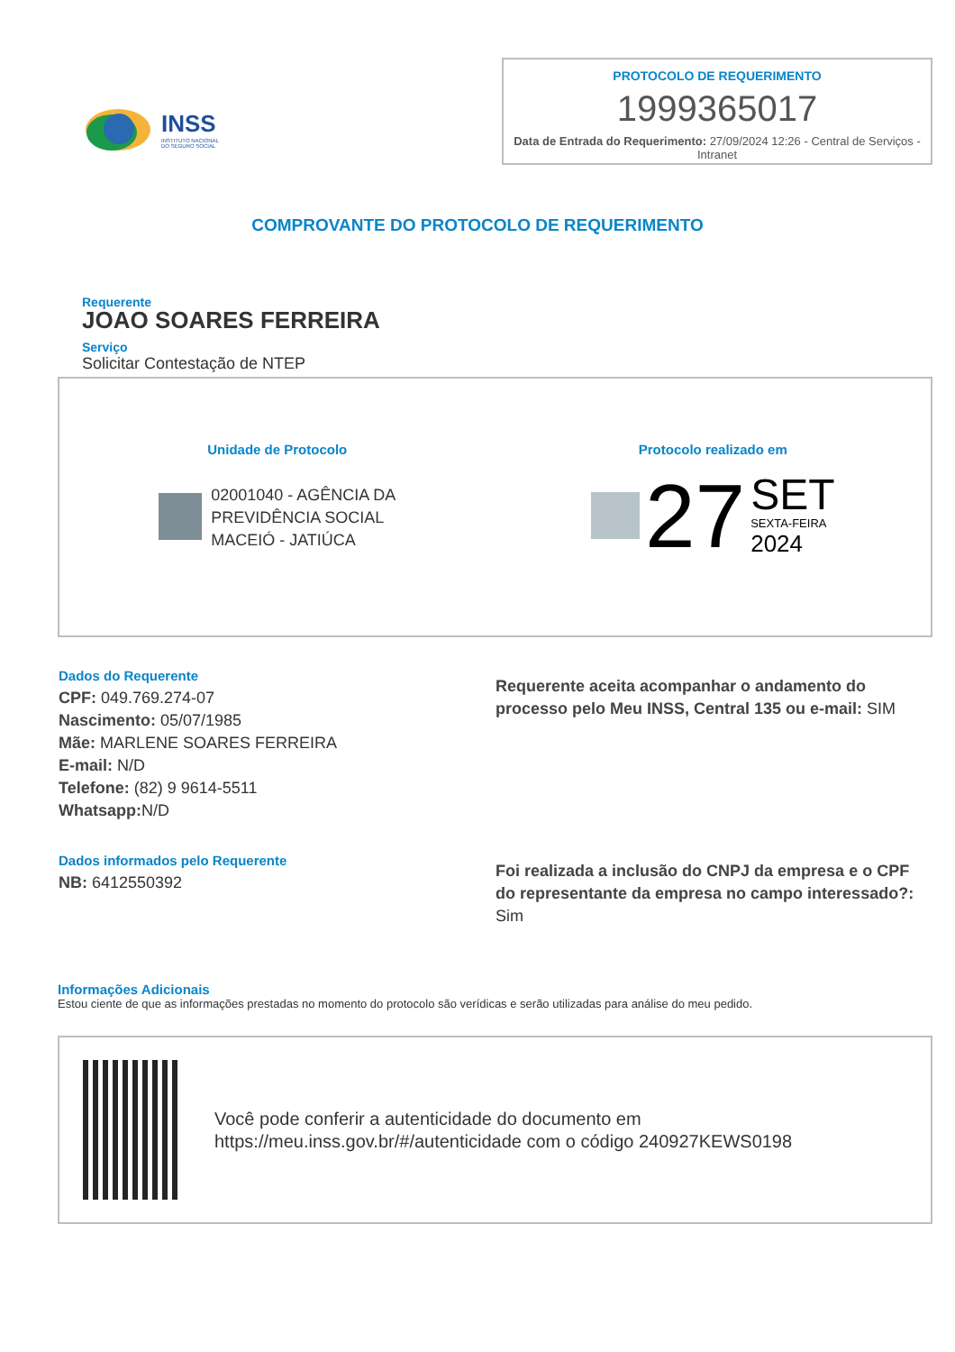INSS
INSTITUTO NACIONAL
DO SEGURO SOCIAL
PROTOCOLO DE REQUERIMENTO
1999365017
Data de Entrada do Requerimento: 27/09/2024 12:26 - Central de Serviços - Intranet
COMPROVANTE DO PROTOCOLO DE REQUERIMENTO
Requerente
JOAO SOARES FERREIRA
Serviço
Solicitar Contestação de NTEP
Unidade de Protocolo
02001040 - AGÊNCIA DA
PREVIDÊNCIA SOCIAL
MACEIÓ - JATIÚCA
Protocolo realizado em
27
SET
SEXTA-FEIRA
2024
Dados do Requerente
CPF: 049.769.274-07
Nascimento: 05/07/1985
Mãe: MARLENE SOARES FERREIRA
E-mail: N/D
Telefone: (82) 9 9614-5511
Whatsapp: N/D
Requerente aceita acompanhar o andamento do processo pelo Meu INSS, Central 135 ou e-mail: SIM
Dados informados pelo Requerente
NB: 6412550392
Foi realizada a inclusão do CNPJ da empresa e o CPF do representante da empresa no campo interessado?: Sim
Informações Adicionais
Estou ciente de que as informações prestadas no momento do protocolo são verídicas e serão utilizadas para análise do meu pedido.
Você pode conferir a autenticidade do documento em https://meu.inss.gov.br/#/autenticidade com o código 240927KEWS0198